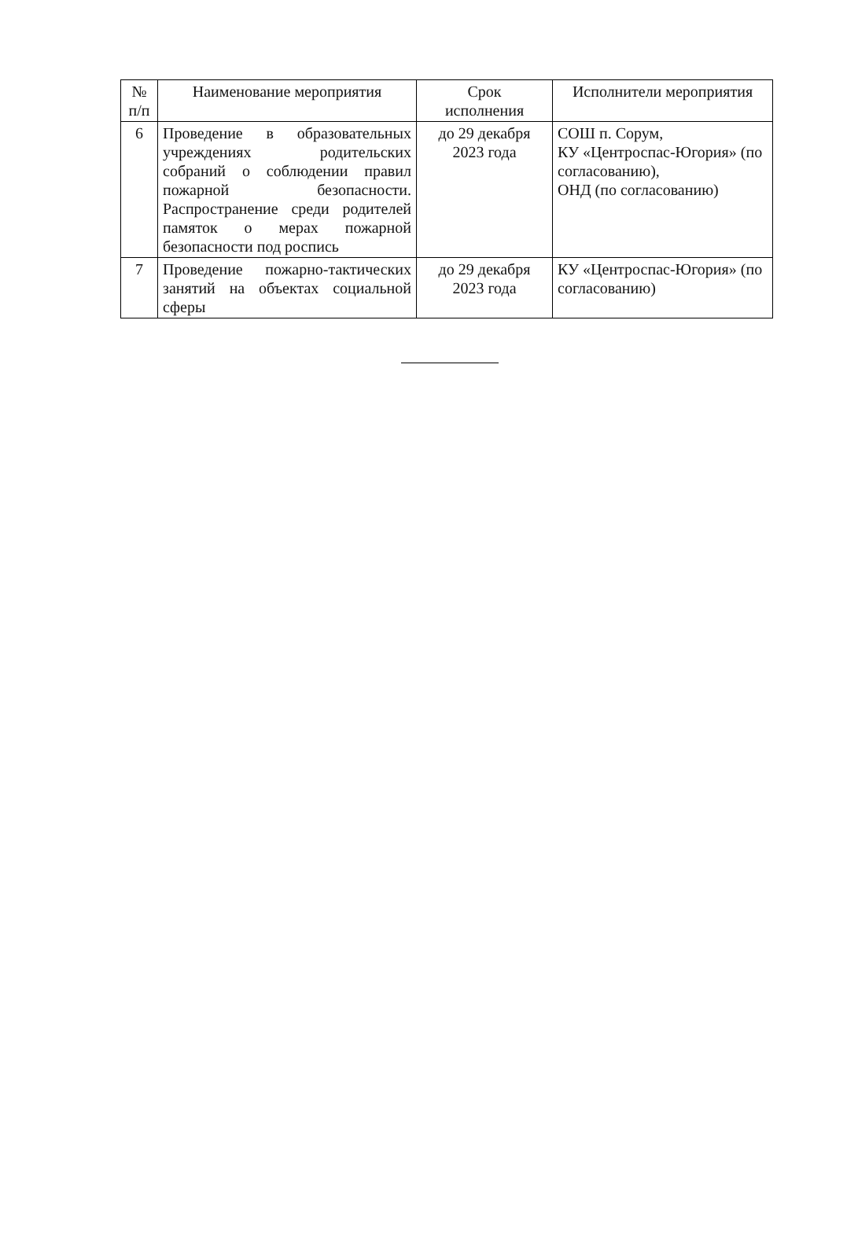| № п/п | Наименование мероприятия | Срок исполнения | Исполнители мероприятия |
| --- | --- | --- | --- |
| 6 | Проведение в образовательных учреждениях родительских собраний о соблюдении правил пожарной безопасности. Распространение среди родителей памяток о мерах пожарной безопасности под роспись | до 29 декабря 2023 года | СОШ п. Сорум, КУ «Центроспас-Югория» (по согласованию), ОНД (по согласованию) |
| 7 | Проведение пожарно-тактических занятий на объектах социальной сферы | до 29 декабря 2023 года | КУ «Центроспас-Югория» (по согласованию) |